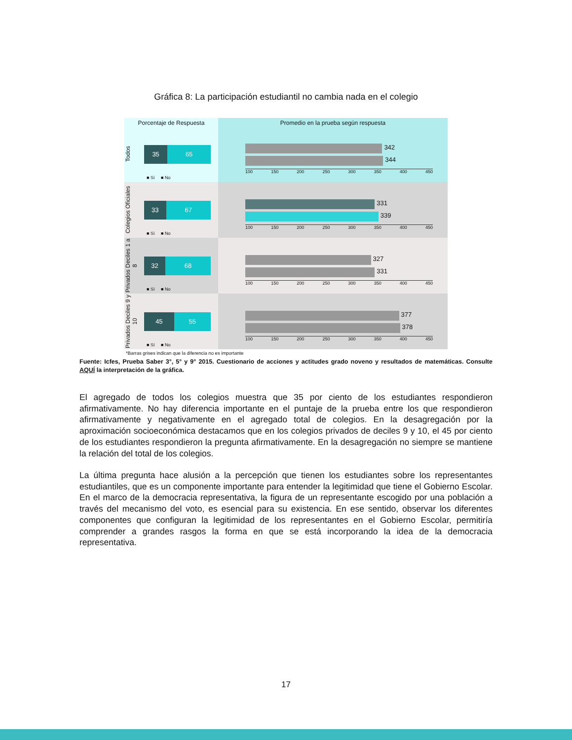Gráfica 8: La participación estudiantil no cambia nada en el colegio
Porcentaje de Respuesta Promedio en la prueba según respuesta
Todos
35 65
■ Sí ■ No
342
344
100 150 200 250 300 350 400 450
Colegios Oficiales
33 67
■ Sí ■ No
331
339
100 150 200 250 300 350 400 450
Privados Deciles 1 a 8
32 68
■ Sí ■ No
327
331
100 150 200 250 300 350 400 450
Privados Deciles 9 y 10
45 55
■ Sí ■ No
377
378
100 150 200 250 300 350 400 450
*Barras grises indican que la diferencia no es importante
Fuente: Icfes, Prueba Saber 3°, 5° y 9° 2015. Cuestionario de acciones y actitudes grado noveno y resultados de matemáticas. Consulte AQUÍ la interpretación de la gráfica.
El agregado de todos los colegios muestra que 35 por ciento de los estudiantes respondieron afirmativamente. No hay diferencia importante en el puntaje de la prueba entre los que respondieron afirmativamente y negativamente en el agregado total de colegios. En la desagregación por la aproximación socioeconómica destacamos que en los colegios privados de deciles 9 y 10, el 45 por ciento de los estudiantes respondieron la pregunta afirmativamente. En la desagregación no siempre se mantiene la relación del total de los colegios.
La última pregunta hace alusión a la percepción que tienen los estudiantes sobre los representantes estudiantiles, que es un componente importante para entender la legitimidad que tiene el Gobierno Escolar. En el marco de la democracia representativa, la figura de un representante escogido por una población a través del mecanismo del voto, es esencial para su existencia. En ese sentido, observar los diferentes componentes que configuran la legitimidad de los representantes en el Gobierno Escolar, permitiría comprender a grandes rasgos la forma en que se está incorporando la idea de la democracia representativa.
17